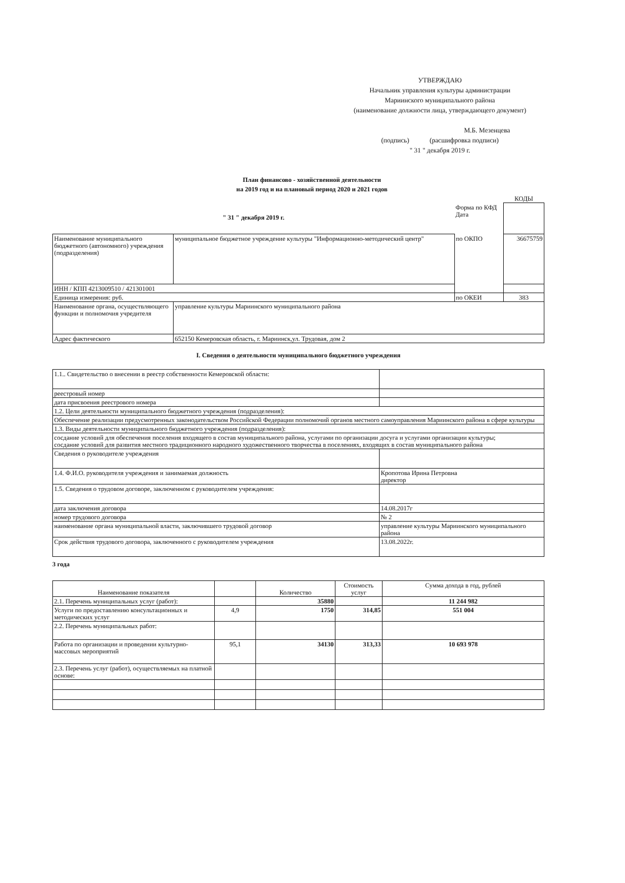УТВЕРЖДАЮ
Начальник управления культуры администрации
Мариинского муниципального района
(наименование должности лица, утверждающего документ)
М.Б. Мезенцева
(подпись) (расшифровка подписи)
" 31 " декабря 2019 г.
План финансово - хозяйственной деятельности
на 2019 год и на плановый период 2020 и 2021 годов
| | | | КОДЫ |
| " 31 " декабря 2019 г. | | Форма по КФД Дата | |
| Наименование муниципального бюджетного (автономного) учреждения (подразделения) | муниципальное бюджетное учреждение культуры "Информационно-методический центр" | по ОКПО | 36675759 |
| ИНН / КПП 4213009510 / 421301001 | | | |
| Единица измерения: руб. | | по ОКЕИ | 383 |
| Наименование органа, осуществляющего функции и полномочия учредителя | управление культуры Мариинского муниципального района | | |
| Адрес фактического | 652150 Кемеровская область, г. Мариинск,ул. Трудовая, дом 2 | | |
I. Сведения о деятельности муниципального бюджетного учреждения
| 1.1.. Свидетельство о внесении в реестр собственности Кемеровской области: | |
| реестровый номер | |
| дата присвоения реестрового номера | |
| 1.2. Цели деятельности муниципального бюджетного учреждения (подразделения): | |
| Обеспечение реализации предусмотренных законодательством Российской Федерации полномочий органов местного самоуправления Мариинского района в сфере культуры | |
| 1.3. Виды деятельности муниципального бюджетного учреждения (подразделения): | |
| сосдание условий для обеспечения поселения входящего в состав муниципального района, услугами по организации досуга и услугами организации культуры; сосдание условий для развития местного традиционного народного художественного творчества в поселениях, входящих в состав муниципального района | |
| Сведения о руководителе учреждения | |
| 1.4. Ф.И.О. руководителя учреждения и занимаемая должность | Кропотова Ирина Петровна директор |
| 1.5. Сведения о трудовом договоре, заключенном с руководителем учреждения: | |
| дата заключения договора | 14.08.2017г |
| номер трудового договора | № 2 |
| наименование органа муниципальной власти, заключившего трудовой договор | управление культуры Мариинского муниципального района |
| Срок действия трудового договора, заключенного с руководителем учреждения | 13.08.2022г. |
3 года
| Наименование показателя | | Количество | Стоимость услуг | Сумма дохода в год, рублей |
| --- | --- | --- | --- | --- |
| 2.1. Перечень муниципальных услуг (работ): | | 35880 | | 11 244 982 |
| Услуги по предоставлению консультационных и методических услуг | 4,9 | 1750 | 314,85 | 551 004 |
| 2.2. Перечень муниципальных работ: | | | | |
| Работа по организации и проведении культурно-массовых мероприятий | 95,1 | 34130 | 313,33 | 10 693 978 |
| 2.3. Перечень услуг (работ), осуществляемых на платной основе: | | | | |